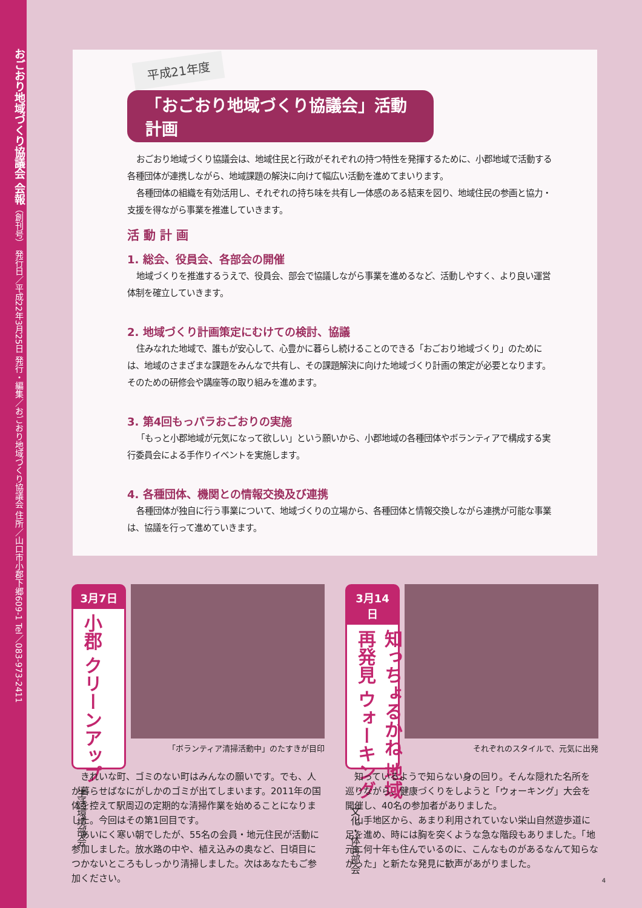おごおり地域づくり協議会 会報（創刊号） 発行日／平成22年3月25日 発行・編集／おごおり地域づくり協議会 住所／山口市小郡下郷609-1 Tel／083-973-2411
平成21年度
「おごおり地域づくり協議会」活動計画
おごおり地域づくり協議会は、地域住民と行政がそれぞれの持つ特性を発揮するために、小郡地域で活動する各種団体が連携しながら、地域課題の解決に向けて幅広い活動を進めてまいります。
各種団体の組織を有効活用し、それぞれの持ち味を共有し一体感のある結束を図り、地域住民の参画と協力・支援を得ながら事業を推進していきます。
活 動 計 画
1. 総会、役員会、各部会の開催
地域づくりを推進するうえで、役員会、部会で協議しながら事業を進めるなど、活動しやすく、より良い運営体制を確立していきます。
2. 地域づくり計画策定にむけての検討、協議
住みなれた地域で、誰もが安心して、心豊かに暮らし続けることのできる「おごおり地域づくり」のためには、地域のさまざまな課題をみんなで共有し、その課題解決に向けた地域づくり計画の策定が必要となります。そのための研修会や講座等の取り組みを進めます。
3. 第4回もっパラおごおりの実施
「もっと小郡地域が元気になって欲しい」という願いから、小郡地域の各種団体やボランティアで構成する実行委員会による手作りイベントを実施します。
4. 各種団体、機関との情報交換及び連携
各種団体が独自に行う事業について、地域づくりの立場から、各種団体と情報交換しながら連携が可能な事業は、協議を行って進めていきます。
3月7日
小郡 クリーンアップ
生活環境部会
「ボランティア清掃活動中」のたすきが目印
きれいな町、ゴミのない町はみんなの願いです。でも、人が暮らせばなにがしかのゴミが出てしまいます。2011年の国体を控えて駅周辺の定期的な清掃作業を始めることになりました。今回はその第1回目です。
あいにく寒い朝でしたが、55名の会員・地元住民が活動に参加しました。放水路の中や、植え込みの奥など、日頃目につかないところもしっかり清掃しました。次はあなたもご参加ください。
3月14日
知っちょるかね 地域再発見 ウォーキング
文化・体育部会
それぞれのスタイルで、元気に出発
知っているようで知らない身の回り。そんな隠れた名所を巡りながら、健康づくりをしようと「ウォーキング」大会を開催し、40名の参加者がありました。
山手地区から、あまり利用されていない栄山自然遊歩道に足を進め、時には胸を突くような急な階段もありました。「地元に何十年も住んでいるのに、こんなものがあるなんて知らなかった」と新たな発見に歓声があがりました。
4